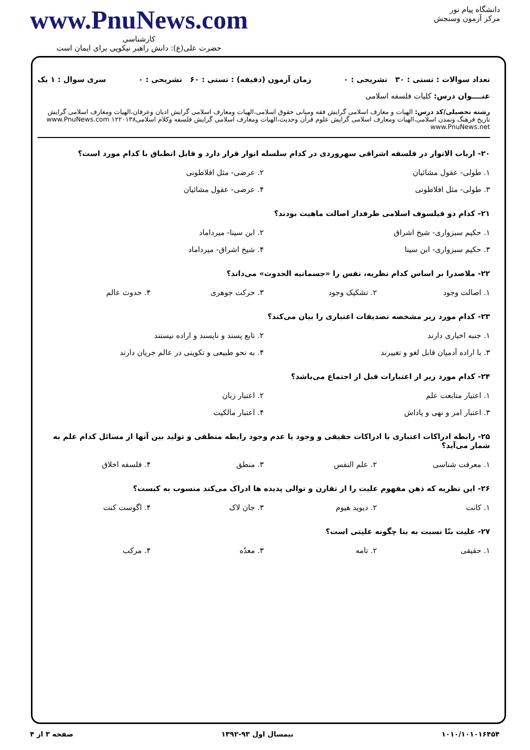دانشگاه پیام نور
مرکز آزمون وسنجش
www.PnuNews.com
کارشناسی
حضرت علی(ع): دانش راهبر نیکویی برای ایمان است
تعداد سوالات : تستی : ۳۰ تشریحی : ۰ زمان آزمون (دقیقه) : تستی : ۶۰ تشریحی : ۰ سری سوال : ۱ یک
عنــــوان درس: کلیات فلسفه اسلامی
رشته تحصیلی/کد درس: الهیات و معارف اسلامی گرایش فقه ومبانی حقوق اسلامی،الهیات ومعارف اسلامی گرایش ادیان وعرفان،الهیات ومعارف اسلامی گرایش تاریخ فرهنگ وتمدن اسلامی،الهیات ومعارف اسلامی گرایش علوم قرآن وحدیث،الهیات ومعارف اسلامی گرایش فلسفه وکلام اسلامی۱۲۲۰۱۳۸ www.PnuNews.com www.PnuNews.net
۲۰- ارباب الانوار در فلسفه اشراقی سهروردی در کدام سلسله انوار قرار دارد و قابل انطباق با کدام مورد است؟
۱. طولی- عقول مشائیان ۲. عرضی- مثل افلاطونی ۳. طولی- مثل افلاطونی ۴. عرضی- عقول مشائیان
۲۱- کدام دو فیلسوف اسلامی طرفدار اصالت ماهیت بودند؟
۱. حکیم سبزواری- شیخ اشراق ۲. ابن سینا- میرداماد ۳. حکیم سبزواری- ابن سینا ۴. شیخ اشراق- میرداماد
۲۲- ملاصدرا بر اساس کدام نظریه، نفس را «جسمانیه الحدوث» می‌داند؟
۱. اصالت وجود ۲. تشکیک وجود ۳. حرکت جوهری ۴. حدوث عالم
۲۳- کدام مورد زیر مشخصه تصدیقات اعتباری را بیان می‌کند؟
۱. جنبه اخباری دارند ۲. تابع پسند و ناپسند و اراده نیستند ۳. با اراده آدمیان قابل لغو و تغییرند ۴. به نحو طبیعی و تکوینی در عالم جریان دارند
۲۴- کدام مورد زیر از اعتبارات قبل از اجتماع می‌باشد؟
۱. اعتبار متابعت علم ۲. اعتبار زبان ۳. اعتبار امر و نهی و پاداش ۴. اعتبار مالکیت
۲۵- رابطه ادراکات اعتباری با ادراکات حقیقی و وجود یا عدم وجود رابطه منطقی و تولید بین آنها از مسائل کدام علم به شمار می‌آید؟
۱. معرفت شناسی ۲. علم النفس ۳. منطق ۴. فلسفه اخلاق
۲۶- این نظریه که ذهن مفهوم علیت را از تقارن و توالی پدیده ها ادراک می‌کند منسوب به کیست؟
۱. کانت ۲. دیوید هیوم ۳. جان لاک ۴. اگوست کنت
۲۷- علیت بنّا نسبت به بنا چگونه علیتی است؟
۱. حقیقی ۲. تامه ۳. معدّه ۴. مرکب
۱۰۱۰/۱۰۱۰۱۶۴۵۴ نیمسال اول ۹۳-۱۳۹۲ صفحه ۳ از ۴